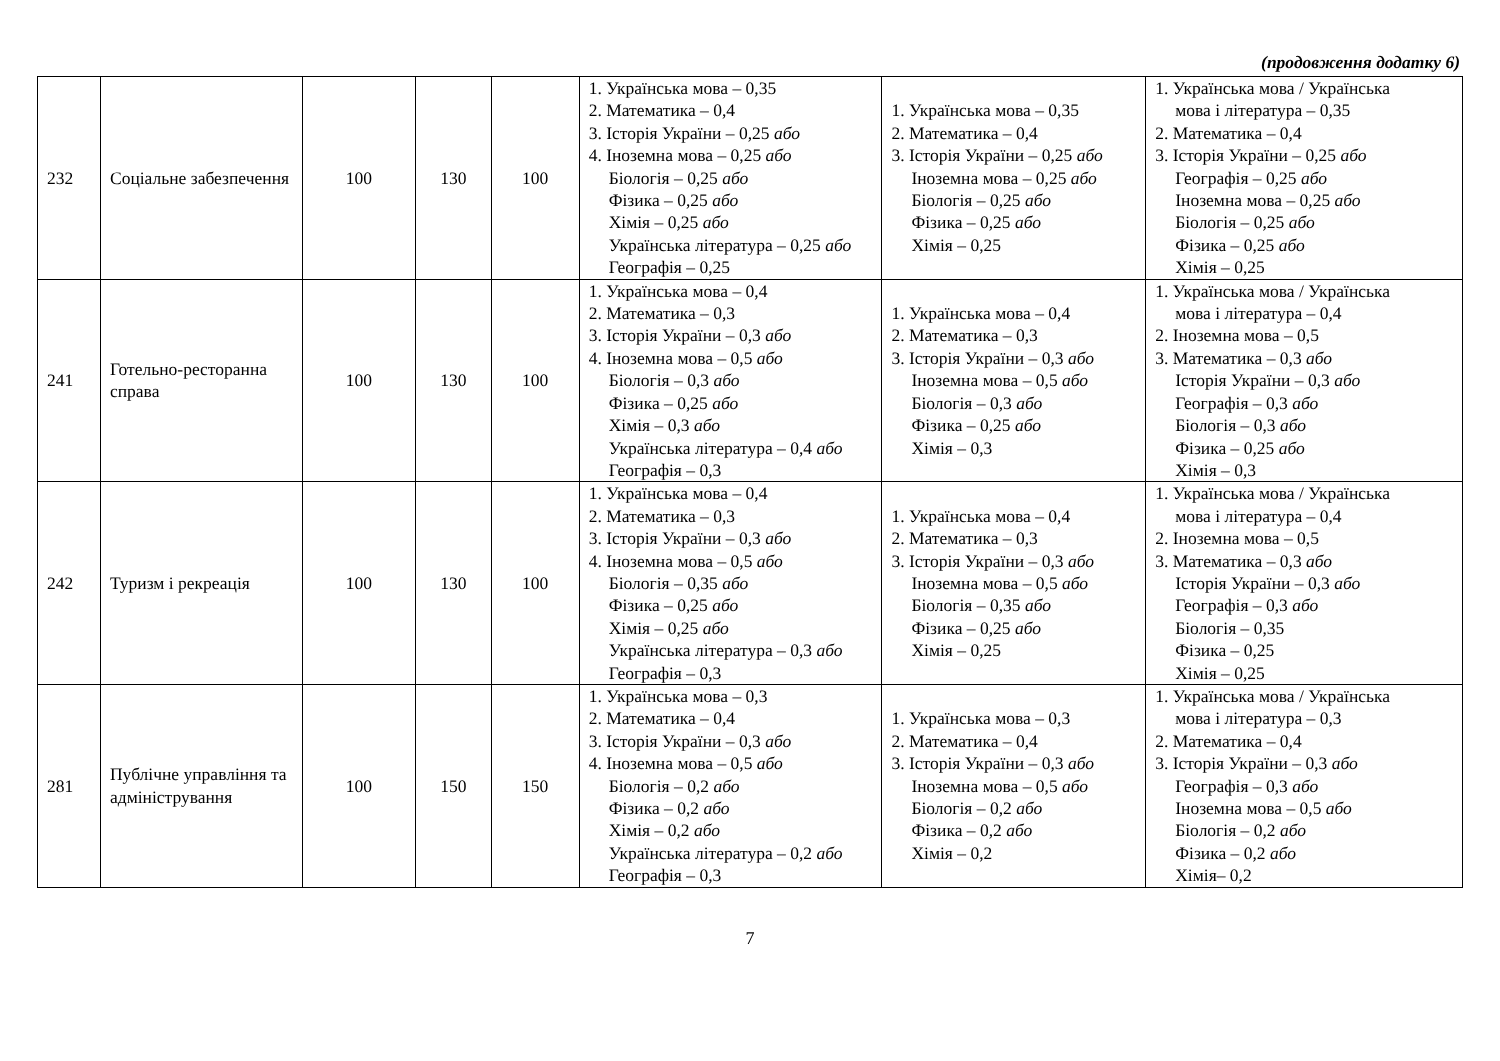(продовження додатку 6)
| 232 | Соціальне забезпечення | 100 | 130 | 100 | 1. Українська мова – 0,35 2. Математика – 0,4 3. Історія України – 0,25 або 4. Іноземна мова – 0,25 або Біологія – 0,25 або Фізика – 0,25 або Хімія – 0,25 або Українська література – 0,25 або Географія – 0,25 | 1. Українська мова – 0,35 2. Математика – 0,4 3. Історія України – 0,25 або Іноземна мова – 0,25 або Біологія – 0,25 або Фізика – 0,25 або Хімія – 0,25 | 1. Українська мова / Українська мова і література – 0,35 2. Математика – 0,4 3. Історія України – 0,25 або Географія – 0,25 або Іноземна мова – 0,25 або Біологія – 0,25 або Фізика – 0,25 або Хімія – 0,25 |
| 241 | Готельно-ресторанна справа | 100 | 130 | 100 | 1. Українська мова – 0,4 2. Математика – 0,3 3. Історія України – 0,3 або 4. Іноземна мова – 0,5 або Біологія – 0,3 або Фізика – 0,25 або Хімія – 0,3 або Українська література – 0,4 або Географія – 0,3 | 1. Українська мова – 0,4 2. Математика – 0,3 3. Історія України – 0,3 або Іноземна мова – 0,5 або Біологія – 0,3 або Фізика – 0,25 або Хімія – 0,3 | 1. Українська мова / Українська мова і література – 0,4 2. Іноземна мова – 0,5 3. Математика – 0,3 або Історія України – 0,3 або Географія – 0,3 або Біологія – 0,3 або Фізика – 0,25 або Хімія – 0,3 |
| 242 | Туризм і рекреація | 100 | 130 | 100 | 1. Українська мова – 0,4 2. Математика – 0,3 3. Історія України – 0,3 або 4. Іноземна мова – 0,5 або Біологія – 0,35 або Фізика – 0,25 або Хімія – 0,25 або Українська література – 0,3 або Географія – 0,3 | 1. Українська мова – 0,4 2. Математика – 0,3 3. Історія України – 0,3 або Іноземна мова – 0,5 або Біологія – 0,35 або Фізика – 0,25 або Хімія – 0,25 | 1. Українська мова / Українська мова і література – 0,4 2. Іноземна мова – 0,5 3. Математика – 0,3 або Історія України – 0,3 або Географія – 0,3 або Біологія – 0,35 Фізика – 0,25 Хімія – 0,25 |
| 281 | Публічне управління та адміністрування | 100 | 150 | 150 | 1. Українська мова – 0,3 2. Математика – 0,4 3. Історія України – 0,3 або 4. Іноземна мова – 0,5 або Біологія – 0,2 або Фізика – 0,2 або Хімія – 0,2 або Українська література – 0,2 або Географія – 0,3 | 1. Українська мова – 0,3 2. Математика – 0,4 3. Історія України – 0,3 або Іноземна мова – 0,5 або Біологія – 0,2 або Фізика – 0,2 або Хімія – 0,2 | 1. Українська мова / Українська мова і література – 0,3 2. Математика – 0,4 3. Історія України – 0,3 або Географія – 0,3 або Іноземна мова – 0,5 або Біологія – 0,2 або Фізика – 0,2 або Хімія– 0,2 |
7